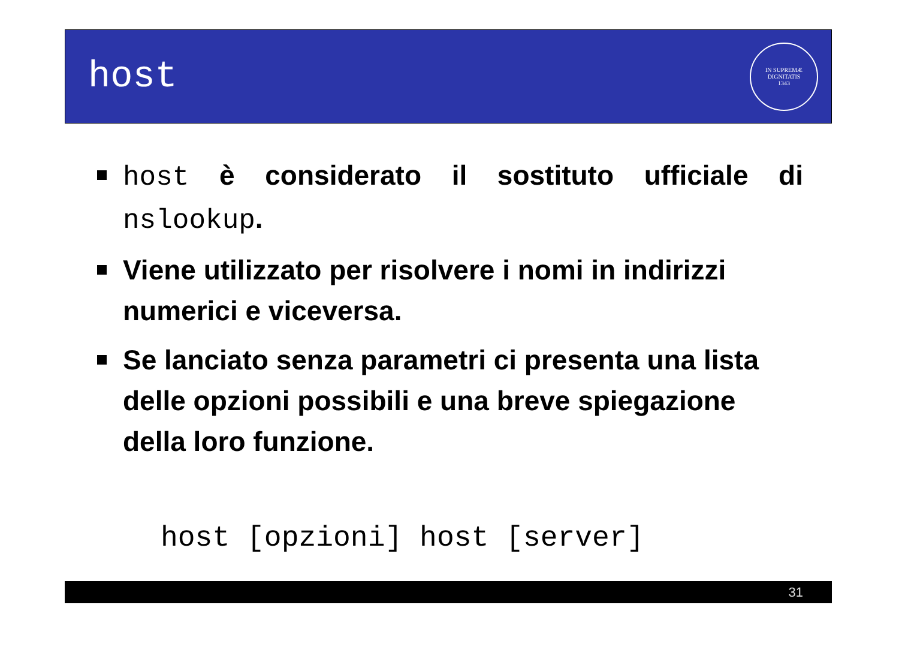host
IN SUPREMÆ DIGNITATIS
1343
host è considerato il sostituto ufficiale di nslookup.
Viene utilizzato per risolvere i nomi in indirizzi numerici e viceversa.
Se lanciato senza parametri ci presenta una lista delle opzioni possibili e una breve spiegazione della loro funzione.
host [opzioni] host [server]
31